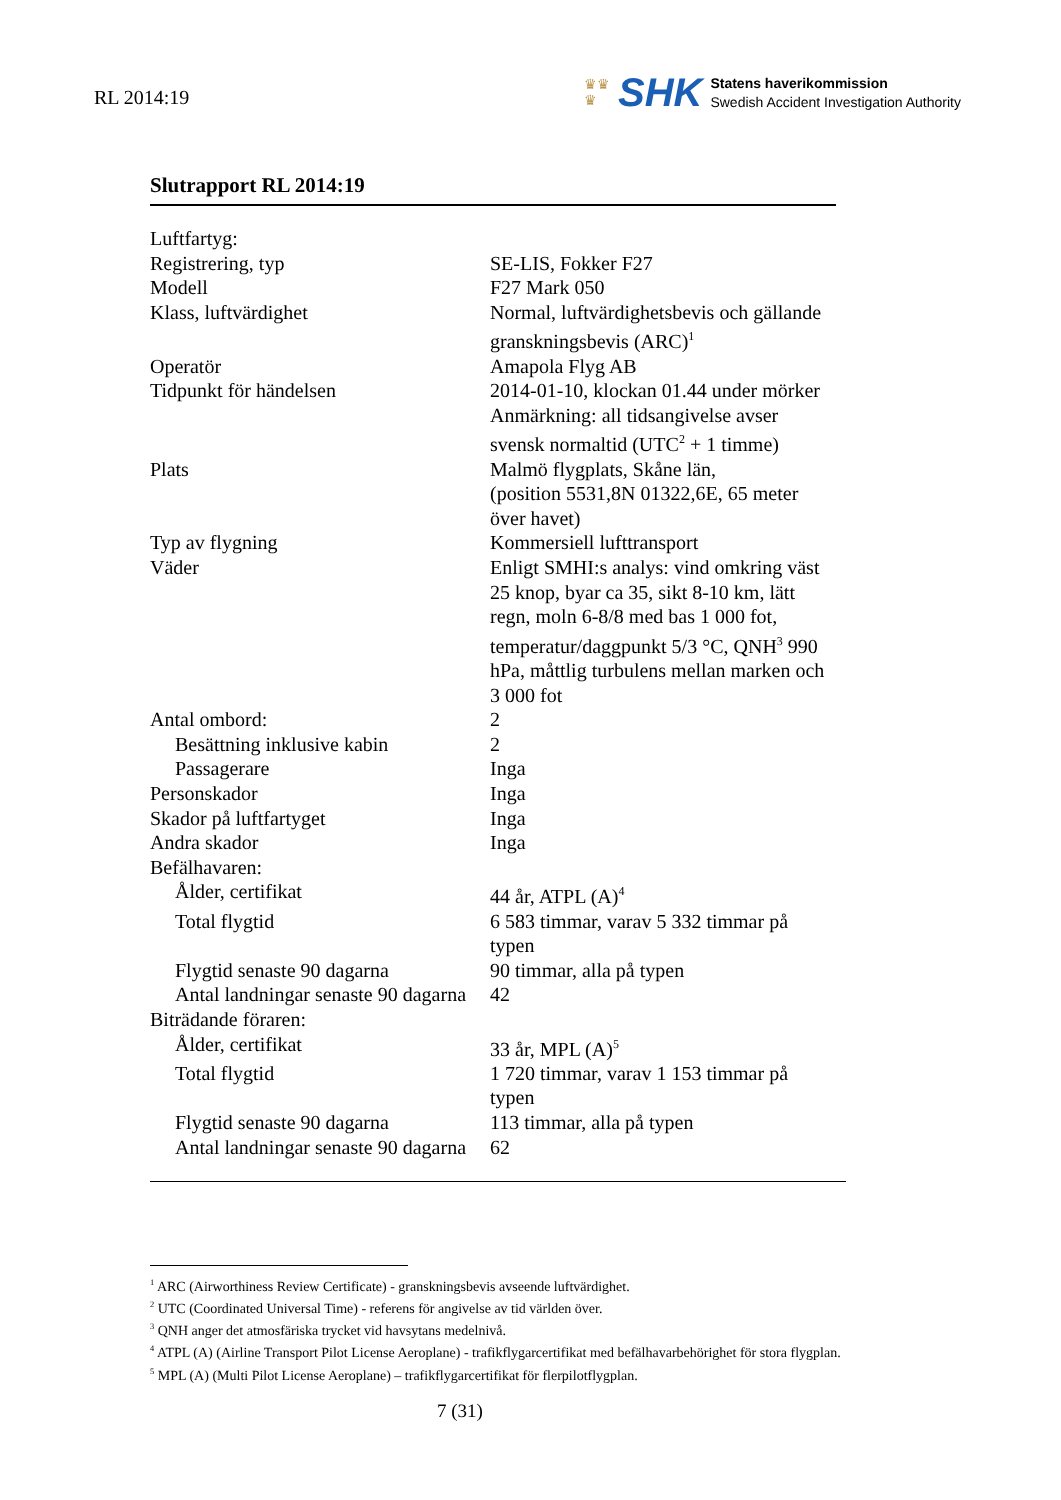RL 2014:19
♛♛
♛
SHK
Statens haverikommission
Swedish Accident Investigation Authority
Slutrapport RL 2014:19
| Luftfartyg: | |
| Registrering, typ | SE-LIS, Fokker F27 |
| Modell | F27 Mark 050 |
| Klass, luftvärdighet | Normal, luftvärdighetsbevis och gällande granskningsbevis (ARC)<sup>1</sup> |
| Operatör | Amapola Flyg AB |
| Tidpunkt för händelsen | 2014-01-10, klockan 01.44 under mörker Anmärkning: all tidsangivelse avser svensk normaltid (UTC<sup>2</sup> + 1 timme) |
| Plats | Malmö flygplats, Skåne län, (position 5531,8N 01322,6E, 65 meter över havet) |
| Typ av flygning | Kommersiell lufttransport |
| Väder | Enligt SMHI:s analys: vind omkring väst 25 knop, byar ca 35, sikt 8-10 km, lätt regn, moln 6-8/8 med bas 1 000 fot, temperatur/daggpunkt 5/3 °C, QNH<sup>3</sup> 990 hPa, måttlig turbulens mellan marken och 3 000 fot |
| Antal ombord: | 2 |
| Besättning inklusive kabin | 2 |
| Passagerare | Inga |
| Personskador | Inga |
| Skador på luftfartyget | Inga |
| Andra skador | Inga |
| Befälhavaren: | |
| Ålder, certifikat | 44 år, ATPL (A)<sup>4</sup> |
| Total flygtid | 6 583 timmar, varav 5 332 timmar på typen |
| Flygtid senaste 90 dagarna | 90 timmar, alla på typen |
| Antal landningar senaste 90 dagarna | 42 |
| Biträdande föraren: | |
| Ålder, certifikat | 33 år, MPL (A)<sup>5</sup> |
| Total flygtid | 1 720 timmar, varav 1 153 timmar på typen |
| Flygtid senaste 90 dagarna | 113 timmar, alla på typen |
| Antal landningar senaste 90 dagarna | 62 |
<sup>1</sup> ARC (Airworthiness Review Certificate) - granskningsbevis avseende luftvärdighet.
<sup>2</sup> UTC (Coordinated Universal Time) - referens för angivelse av tid världen över.
<sup>3</sup> QNH anger det atmosfäriska trycket vid havsytans medelnivå.
<sup>4</sup> ATPL (A) (Airline Transport Pilot License Aeroplane) - trafikflygarcertifikat med befälhavarbehörighet för stora flygplan.
<sup>5</sup> MPL (A) (Multi Pilot License Aeroplane) – trafikflygarcertifikat för flerpilotflygplan.
7 (31)